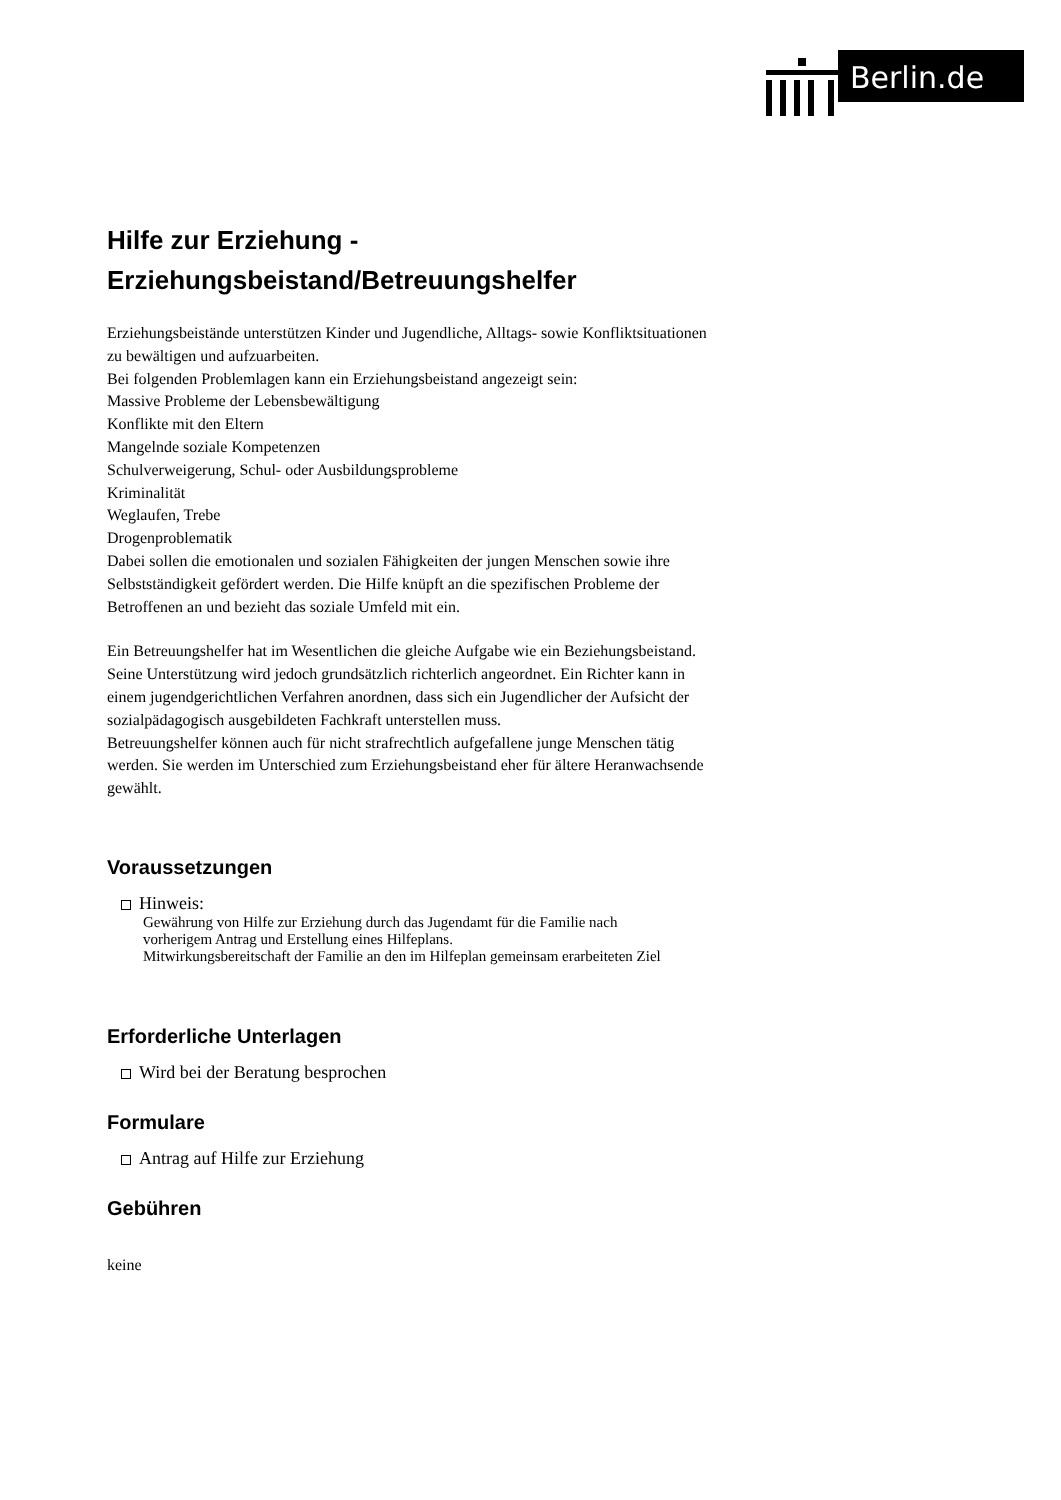Berlin.de
Hilfe zur Erziehung -
Erziehungsbeistand/Betreuungshelfer
Erziehungsbeistände unterstützen Kinder und Jugendliche, Alltags- sowie Konfliktsituationen zu bewältigen und aufzuarbeiten.
Bei folgenden Problemlagen kann ein Erziehungsbeistand angezeigt sein:
Massive Probleme der Lebensbewältigung
Konflikte mit den Eltern
Mangelnde soziale Kompetenzen
Schulverweigerung, Schul- oder Ausbildungsprobleme
Kriminalität
Weglaufen, Trebe
Drogenproblematik
Dabei sollen die emotionalen und sozialen Fähigkeiten der jungen Menschen sowie ihre Selbstständigkeit gefördert werden. Die Hilfe knüpft an die spezifischen Probleme der Betroffenen an und bezieht das soziale Umfeld mit ein.
Ein Betreuungshelfer hat im Wesentlichen die gleiche Aufgabe wie ein Beziehungsbeistand. Seine Unterstützung wird jedoch grundsätzlich richterlich angeordnet. Ein Richter kann in einem jugendgerichtlichen Verfahren anordnen, dass sich ein Jugendlicher der Aufsicht der sozialpädagogisch ausgebildeten Fachkraft unterstellen muss.
Betreuungshelfer können auch für nicht strafrechtlich aufgefallene junge Menschen tätig werden. Sie werden im Unterschied zum Erziehungsbeistand eher für ältere Heranwachsende gewählt.
Voraussetzungen
Hinweis:
Gewährung von Hilfe zur Erziehung durch das Jugendamt für die Familie nach
vorherigem Antrag und Erstellung eines Hilfeplans.
Mitwirkungsbereitschaft der Familie an den im Hilfeplan gemeinsam erarbeiteten Ziel
Erforderliche Unterlagen
Wird bei der Beratung besprochen
Formulare
Antrag auf Hilfe zur Erziehung
Gebühren
keine